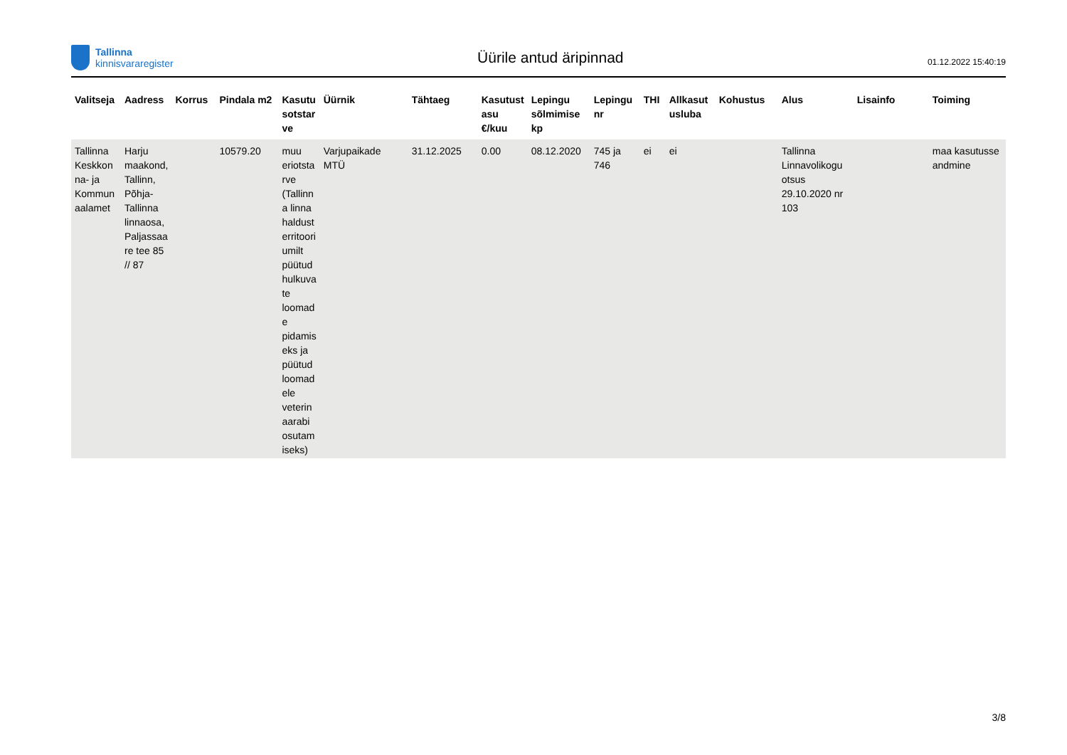Tallinna
kinnisvararegister
Üürile antud äripinnad
01.12.2022 15:40:19
| Valitseja | Aadress | Korrus | Pindala m2 | Kasutu sotstar ve | Üürnik | Tähtaeg | Kasutust asu €/kuu | Lepingu sõlmimise kp | Lepingu nr | THI | Allkasut usluba | Kohustus | Alus | Lisainfo | Toiming |
| --- | --- | --- | --- | --- | --- | --- | --- | --- | --- | --- | --- | --- | --- | --- | --- |
| Tallinna Keskkon na- ja Kommun aalamet | Harju maakond, Tallinn, Põhja-Tallinna linnaosa, Paljassaa re tee 85 // 87 | | 10579.20 | muu eriotsta rve (Tallinn a linna haldust erritoori umilt püütud hulkuva te loomad e pidamis eks ja püütud loomad ele veterin aarabi osutam iseks) | Varjupaikade MTÜ | 31.12.2025 | 0.00 | 08.12.2020 | 745 ja 746 | ei | ei | | Tallinna Linnavolikogu otsus 29.10.2020 nr 103 | | maa kasutusse andmine |
3/8